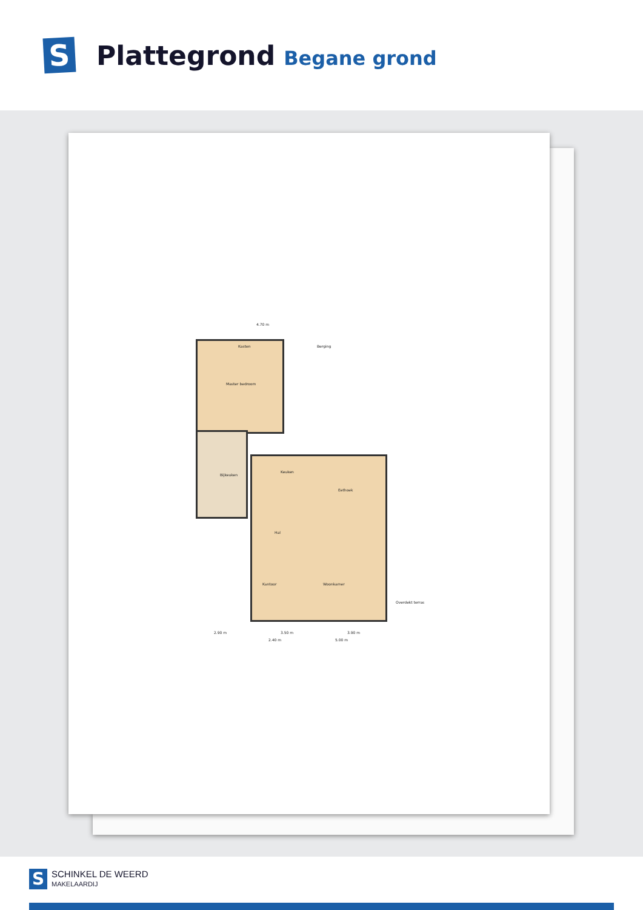S
Plattegrond Begane grond
4.70 m
Kasten Berging
Master bedroom
Bijkeuken
Keuken
Eethoek
Hal
Kantoor Woonkamer
Overdekt terras
2.90 m 3.50 m 3.90 m
2.40 m 5.00 m
S
SCHINKEL DE WEERD
MAKELAARDIJ